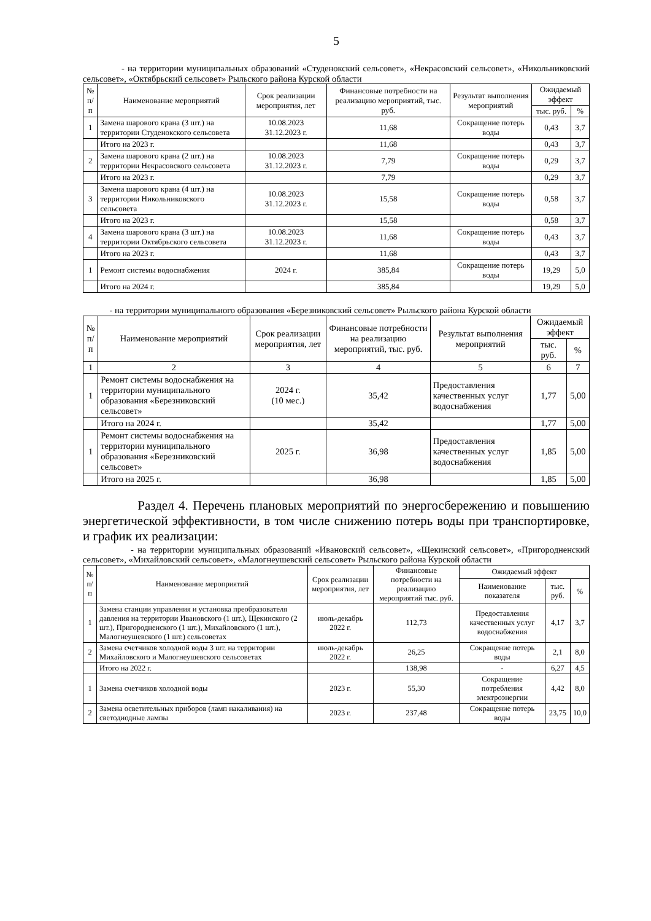5
- на территории муниципальных образований «Студенокский сельсовет», «Некрасовский сельсовет», «Никольниковский сельсовет», «Октябрьский сельсовет» Рыльского района Курской области
| № п/п | Наименование мероприятий | Срок реализации мероприятия, лет | Финансовые потребности на реализацию мероприятий, тыс. руб. | Результат выполнения мероприятий | Ожидаемый эффект | |
| --- | --- | --- | --- | --- | --- | --- |
| | | | | | тыс. руб. | % |
| 1 | Замена шарового крана (3 шт.) на территории Студенокского сельсовета | 10.08.2023 31.12.2023 г. | 11,68 | Сокращение потерь воды | 0,43 | 3,7 |
| | Итого на 2023 г. | | 11,68 | | 0,43 | 3,7 |
| 2 | Замена шарового крана (2 шт.) на территории Некрасовского сельсовета | 10.08.2023 31.12.2023 г. | 7,79 | Сокращение потерь воды | 0,29 | 3,7 |
| | Итого на 2023 г. | | 7,79 | | 0,29 | 3,7 |
| 3 | Замена шарового крана (4 шт.) на территории Никольниковского сельсовета | 10.08.2023 31.12.2023 г. | 15,58 | Сокращение потерь воды | 0,58 | 3,7 |
| | Итого на 2023 г. | | 15,58 | | 0,58 | 3,7 |
| 4 | Замена шарового крана (3 шт.) на территории Октябрьского сельсовета | 10.08.2023 31.12.2023 г. | 11,68 | Сокращение потерь воды | 0,43 | 3,7 |
| | Итого на 2023 г. | | 11,68 | | 0,43 | 3,7 |
| 1 | Ремонт системы водоснабжения | 2024 г. | 385,84 | Сокращение потерь воды | 19,29 | 5,0 |
| | Итого на 2024 г. | | 385,84 | | 19,29 | 5,0 |
- на территории муниципального образования «Березниковский сельсовет» Рыльского района Курской области
| № п/п | Наименование мероприятий | Срок реализации мероприятия, лет | Финансовые потребности на реализацию мероприятий, тыс. руб. | Результат выполнения мероприятий | Ожидаемый эффект | |
| --- | --- | --- | --- | --- | --- | --- |
| | | | | | тыс. руб. | % |
| 1 | 2 | 3 | 4 | 5 | 6 | 7 |
| 1 | Ремонт системы водоснабжения на территории муниципального образования «Березниковский сельсовет» | 2024 г. (10 мес.) | 35,42 | Предоставления качественных услуг водоснабжения | 1,77 | 5,00 |
| | Итого на 2024 г. | | 35,42 | | 1,77 | 5,00 |
| 1 | Ремонт системы водоснабжения на территории муниципального образования «Березниковский сельсовет» | 2025 г. | 36,98 | Предоставления качественных услуг водоснабжения | 1,85 | 5,00 |
| | Итого на 2025 г. | | 36,98 | | 1,85 | 5,00 |
Раздел 4. Перечень плановых мероприятий по энергосбережению и повышению энергетической эффективности, в том числе снижению потерь воды при транспортировке, и график их реализации:
- на территории муниципальных образований «Ивановский сельсовет», «Щекинский сельсовет», «Пригородненский сельсовет», «Михайловский сельсовет», «Малогнеушевский сельсовет» Рыльского района Курской области
| № п/п | Наименование мероприятий | Срок реализации мероприятия, лет | Финансовые потребности на реализацию мероприятий тыс. руб. | Ожидаемый эффект | | |
| --- | --- | --- | --- | --- | --- | --- |
| | | | | Наименование показателя | тыс. руб. | % |
| 1 | Замена станции управления и установка преобразователя давления на территории Ивановского (1 шт.), Щекинского (2 шт.), Пригородненского (1 шт.), Михайловского (1 шт.), Малогнеушевского (1 шт.) сельсоветах | июль-декабрь 2022 г. | 112,73 | Предоставления качественных услуг водоснабжения | 4,17 | 3,7 |
| 2 | Замена счетчиков холодной воды 3 шт. на территории Михайловского и Малогнеушевского сельсоветах | июль-декабрь 2022 г. | 26,25 | Сокращение потерь воды | 2,1 | 8,0 |
| | Итого на 2022 г. | | 138,98 | - | 6,27 | 4,5 |
| 1 | Замена счетчиков холодной воды | 2023 г. | 55,30 | Сокращение потребления электроэнергии | 4,42 | 8,0 |
| 2 | Замена осветительных приборов (ламп накаливания) на светодиодные лампы | 2023 г. | 237,48 | Сокращение потерь воды | 23,75 | 10,0 |